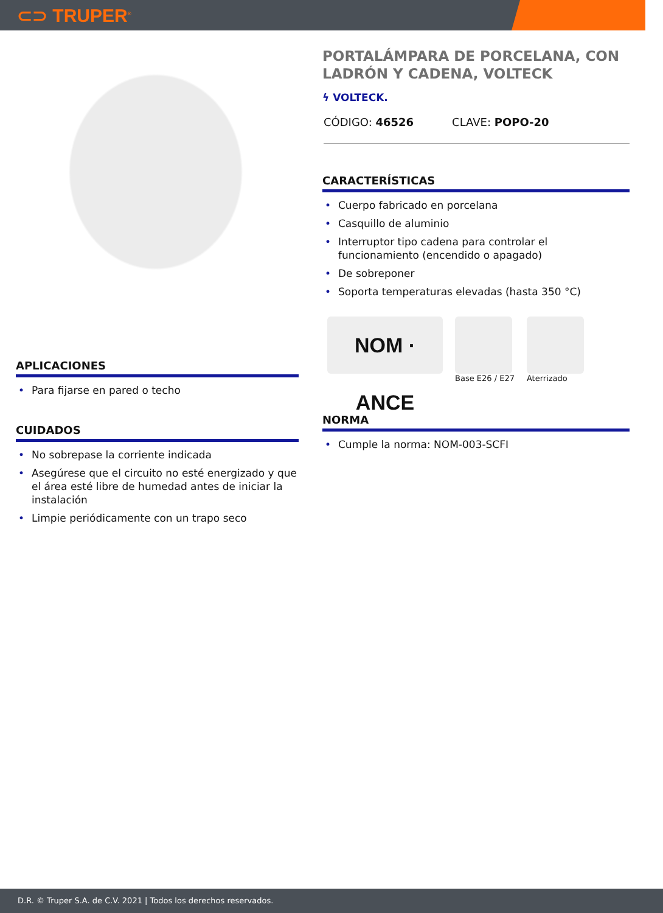⊂⊃ TRUPER<sup>®</sup>
APLICACIONES
• Para fijarse en pared o techo
CUIDADOS
• No sobrepase la corriente indicada
• Asegúrese que el circuito no esté energizado y que el área esté libre de humedad antes de iniciar la instalación
• Limpie periódicamente con un trapo seco
PORTALÁMPARA DE PORCELANA, CON LADRÓN Y CADENA, VOLTECK
ϟ VOLTECK.
CÓDIGO: 46526 CLAVE: POPO-20
CARACTERÍSTICAS
• Cuerpo fabricado en porcelana
• Casquillo de aluminio
• Interruptor tipo cadena para controlar el funcionamiento (encendido o apagado)
• De sobreponer
• Soporta temperaturas elevadas (hasta 350 °C)
NOM · ANCE
Base E26 / E27 Aterrizado
NORMA
• Cumple la norma: NOM-003-SCFI
D.R. © Truper S.A. de C.V. 2021 | Todos los derechos reservados.